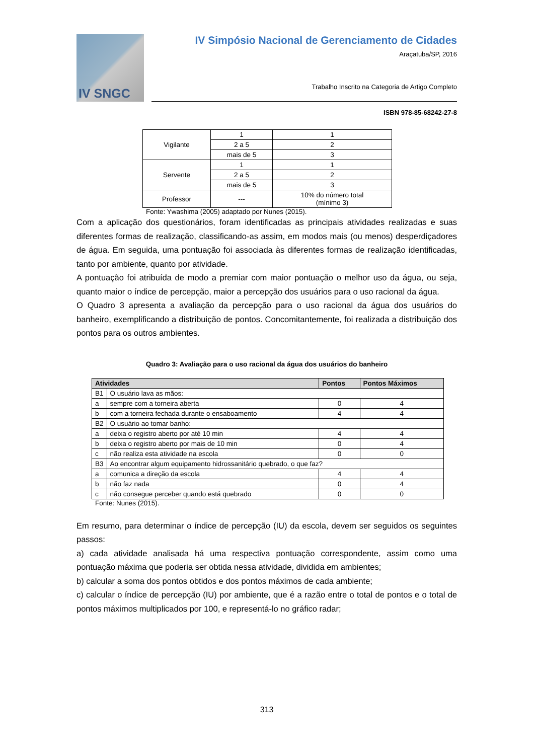IV SNGC
IV Simpósio Nacional de Gerenciamento de Cidades
Araçatuba/SP, 2016
Trabalho Inscrito na Categoria de Artigo Completo
ISBN 978-85-68242-27-8
| Vigilante | 1 | 1 |
| | 2 a 5 | 2 |
| | mais de 5 | 3 |
| Servente | 1 | 1 |
| | 2 a 5 | 2 |
| | mais de 5 | 3 |
| Professor | --- | 10% do número total (mínimo 3) |
Fonte: Ywashima (2005) adaptado por Nunes (2015).
Com a aplicação dos questionários, foram identificadas as principais atividades realizadas e suas diferentes formas de realização, classificando-as assim, em modos mais (ou menos) desperdiçadores de água. Em seguida, uma pontuação foi associada às diferentes formas de realização identificadas, tanto por ambiente, quanto por atividade.
A pontuação foi atribuída de modo a premiar com maior pontuação o melhor uso da água, ou seja, quanto maior o índice de percepção, maior a percepção dos usuários para o uso racional da água.
O Quadro 3 apresenta a avaliação da percepção para o uso racional da água dos usuários do banheiro, exemplificando a distribuição de pontos. Concomitantemente, foi realizada a distribuição dos pontos para os outros ambientes.
Quadro 3: Avaliação para o uso racional da água dos usuários do banheiro
| Atividades | | Pontos | Pontos Máximos |
| --- | --- | --- | --- |
| B1 | O usuário lava as mãos: | | |
| a | sempre com a torneira aberta | 0 | 4 |
| b | com a torneira fechada durante o ensaboamento | 4 | 4 |
| B2 | O usuário ao tomar banho: | | |
| a | deixa o registro aberto por até 10 min | 4 | 4 |
| b | deixa o registro aberto por mais de 10 min | 0 | 4 |
| c | não realiza esta atividade na escola | 0 | 0 |
| B3 | Ao encontrar algum equipamento hidrossanitário quebrado, o que faz? | | |
| a | comunica a direção da escola | 4 | 4 |
| b | não faz nada | 0 | 4 |
| c | não consegue perceber quando está quebrado | 0 | 0 |
Fonte: Nunes (2015).
Em resumo, para determinar o índice de percepção (IU) da escola, devem ser seguidos os seguintes passos:
a) cada atividade analisada há uma respectiva pontuação correspondente, assim como uma pontuação máxima que poderia ser obtida nessa atividade, dividida em ambientes;
b) calcular a soma dos pontos obtidos e dos pontos máximos de cada ambiente;
c) calcular o índice de percepção (IU) por ambiente, que é a razão entre o total de pontos e o total de pontos máximos multiplicados por 100, e representá-lo no gráfico radar;
313